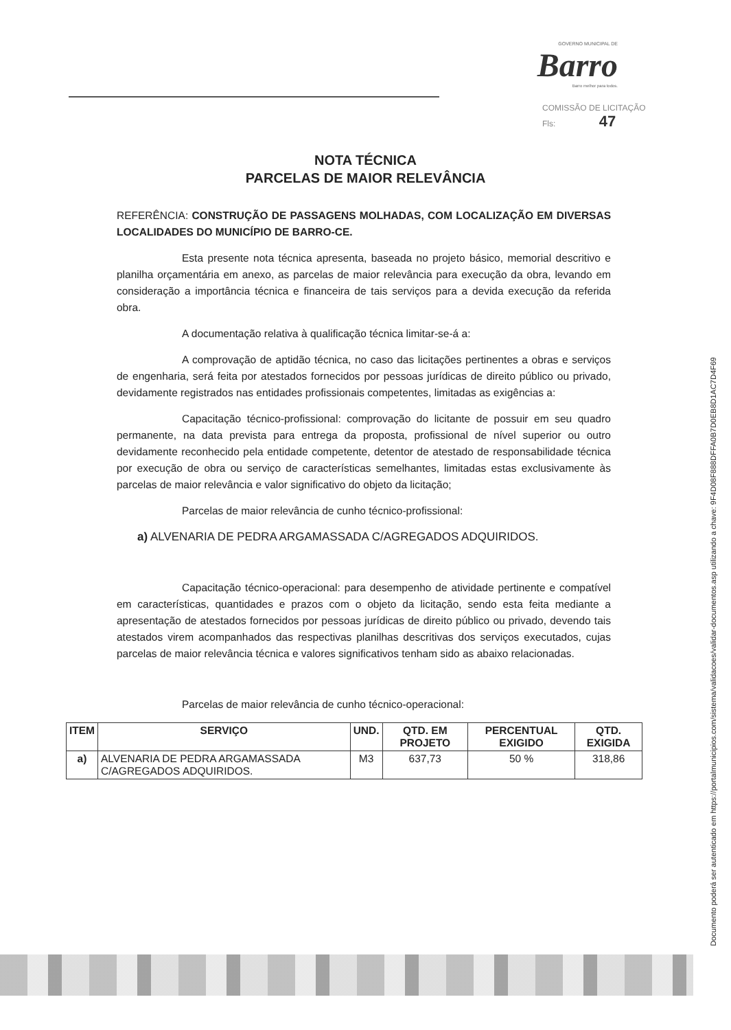GOVERNO MUNICIPAL DE
Barro
Barro melhor para todos.
COMISSÃO DE LICITAÇÃO
Fls: 47
NOTA TÉCNICA
PARCELAS DE MAIOR RELEVÂNCIA
REFERÊNCIA: CONSTRUÇÃO DE PASSAGENS MOLHADAS, COM LOCALIZAÇÃO EM DIVERSAS LOCALIDADES DO MUNICÍPIO DE BARRO-CE.
Esta presente nota técnica apresenta, baseada no projeto básico, memorial descritivo e planilha orçamentária em anexo, as parcelas de maior relevância para execução da obra, levando em consideração a importância técnica e financeira de tais serviços para a devida execução da referida obra.
A documentação relativa à qualificação técnica limitar-se-á a:
A comprovação de aptidão técnica, no caso das licitações pertinentes a obras e serviços de engenharia, será feita por atestados fornecidos por pessoas jurídicas de direito público ou privado, devidamente registrados nas entidades profissionais competentes, limitadas as exigências a:
Capacitação técnico-profissional: comprovação do licitante de possuir em seu quadro permanente, na data prevista para entrega da proposta, profissional de nível superior ou outro devidamente reconhecido pela entidade competente, detentor de atestado de responsabilidade técnica por execução de obra ou serviço de características semelhantes, limitadas estas exclusivamente às parcelas de maior relevância e valor significativo do objeto da licitação;
Parcelas de maior relevância de cunho técnico-profissional:
a) ALVENARIA DE PEDRA ARGAMASSADA C/AGREGADOS ADQUIRIDOS.
Capacitação técnico-operacional: para desempenho de atividade pertinente e compatível em características, quantidades e prazos com o objeto da licitação, sendo esta feita mediante a apresentação de atestados fornecidos por pessoas jurídicas de direito público ou privado, devendo tais atestados virem acompanhados das respectivas planilhas descritivas dos serviços executados, cujas parcelas de maior relevância técnica e valores significativos tenham sido as abaixo relacionadas.
Parcelas de maior relevância de cunho técnico-operacional:
| ITEM | SERVIÇO | UND. | QTD. EM PROJETO | PERCENTUAL EXIGIDO | QTD. EXIGIDA |
| --- | --- | --- | --- | --- | --- |
| a) | ALVENARIA DE PEDRA ARGAMASSADA C/AGREGADOS ADQUIRIDOS. | M3 | 637,73 | 50 % | 318,86 |
Documento poderá ser autenticado em https://portalmunicipios.com/sistema/validacoes/validar-documentos.asp utilizando a chave: 9F4D08F888DFFA0B7D0EB8D1AC7D4F69